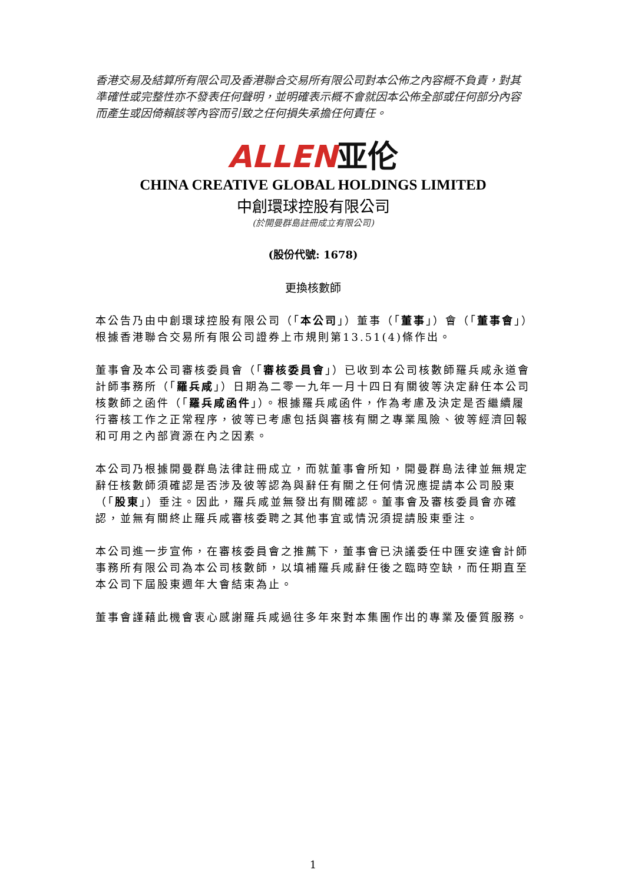香港交易及結算所有限公司及香港聯合交易所有限公司對本公佈之內容概不負責，對其準確性或完整性亦不發表任何聲明，並明確表示概不會就因本公佈全部或任何部分內容而產生或因倚賴該等內容而引致之任何損失承擔任何責任。
ALLEN亚伦
CHINA CREATIVE GLOBAL HOLDINGS LIMITED
中創環球控股有限公司
(於開曼群島註冊成立有限公司)
(股份代號: 1678)
更換核數師
本公告乃由中創環球控股有限公司（「本公司」）董事（「董事」）會（「董事會」）根據香港聯合交易所有限公司證券上市規則第13.51(4)條作出。
董事會及本公司審核委員會（「審核委員會」）已收到本公司核數師羅兵咸永道會計師事務所（「羅兵咸」）日期為二零一九年一月十四日有關彼等決定辭任本公司核數師之函件（「羅兵咸函件」）。根據羅兵咸函件，作為考慮及決定是否繼續履行審核工作之正常程序，彼等已考慮包括與審核有關之專業風險、彼等經濟回報和可用之內部資源在內之因素。
本公司乃根據開曼群島法律註冊成立，而就董事會所知，開曼群島法律並無規定辭任核數師須確認是否涉及彼等認為與辭任有關之任何情況應提請本公司股東（「股東」）垂注。因此，羅兵咸並無發出有關確認。董事會及審核委員會亦確認，並無有關終止羅兵咸審核委聘之其他事宜或情況須提請股東垂注。
本公司進一步宣佈，在審核委員會之推薦下，董事會已決議委任中匯安達會計師事務所有限公司為本公司核數師，以填補羅兵咸辭任後之臨時空缺，而任期直至本公司下屆股東週年大會結束為止。
董事會謹藉此機會衷心感謝羅兵咸過往多年來對本集團作出的專業及優質服務。
1